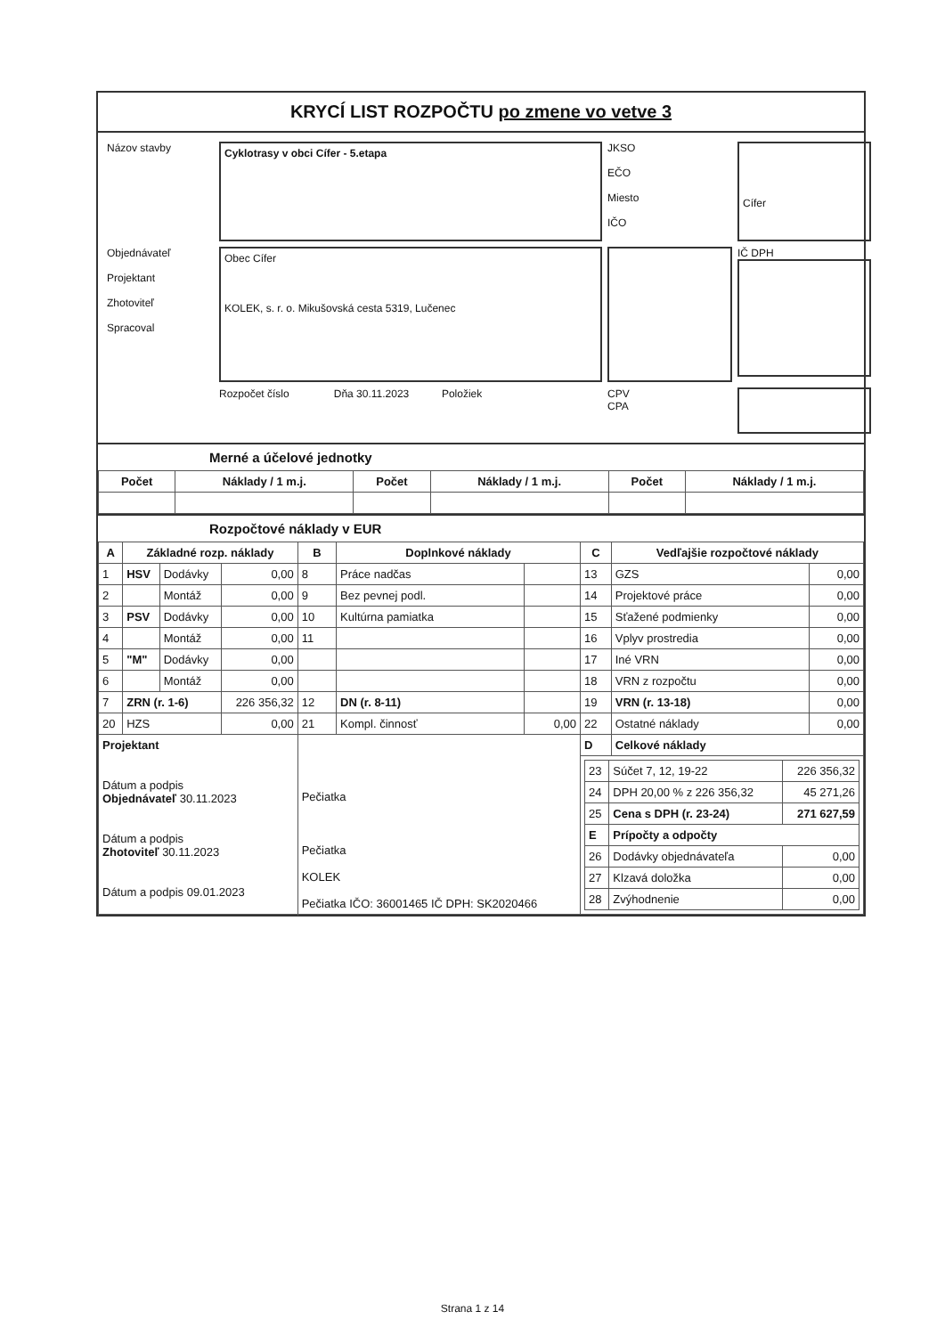KRYCÍ LIST ROZPOČTU po zmene vo vetve 3
Názov stavby
Cyklotrasy v obci Cífer - 5.etapa
JKSO
EČO
Miesto
IČO
Cífer
Objednávateľ
Projektant
Zhotoviteľ
Spracoval
Obec Cífer
KOLEK, s. r. o. Mikušovská cesta 5319, Lučenec
IČ DPH
Rozpočet číslo Dňa 30.11.2023 Položiek
CPV
CPA
Merné a účelové jednotky
| Počet | Náklady / 1 m.j. | Počet | Náklady / 1 m.j. | Počet | Náklady / 1 m.j. |
| --- | --- | --- | --- | --- | --- |
Rozpočtové náklady v EUR
| A | Základné rozp. náklady | | | B | Doplnkové náklady | | C | Vedľajšie rozpočtové náklady | |
| --- | --- | --- | --- | --- | --- | --- | --- | --- | --- |
| 1 | HSV | Dodávky | 0,00 | 8 | Práce nadčas | | 13 | GZS | 0,00 |
| 2 | | Montáž | 0,00 | 9 | Bez pevnej podl. | | 14 | Projektové práce | 0,00 |
| 3 | PSV | Dodávky | 0,00 | 10 | Kultúrna pamiatka | | 15 | Sťažené podmienky | 0,00 |
| 4 | | Montáž | 0,00 | 11 | | | 16 | Vplyv prostredia | 0,00 |
| 5 | "M" | Dodávky | 0,00 | | | | 17 | Iné VRN | 0,00 |
| 6 | | Montáž | 0,00 | | | | 18 | VRN z rozpočtu | 0,00 |
| 7 | ZRN (r. 1-6) | | 226 356,32 | 12 | DN (r. 8-11) | | 19 | VRN (r. 13-18) | 0,00 |
| 20 | HZS | | 0,00 | 21 | Kompl. činnosť | 0,00 | 22 | Ostatné náklady | 0,00 |
| Projektant Dátum a podpis Objednávateľ 30.11.2023 Dátum a podpis Zhotoviteľ 30.11.2023 Dátum a podpis 09.01.2023 | | | | Pečiatka Pečiatka KOLEK Pečiatka IČO: 36001465 IČ DPH: SK2020466 | | | D | Celkové náklady | |
| | | | | | | | / 23 / Súčet 7, 12, 19-22 / 226 356,32 / / 24 / DPH 20,00 % z 226 356,32 / 45 271,26 / / 25 / Cena s DPH (r. 23-24) / 271 627,59 / / E / Prípočty a odpočty / / / 26 / Dodávky objednávateľa / 0,00 / / 27 / Klzavá doložka / 0,00 / / 28 / Zvýhodnenie / 0,00 / | | |
Strana 1 z 14